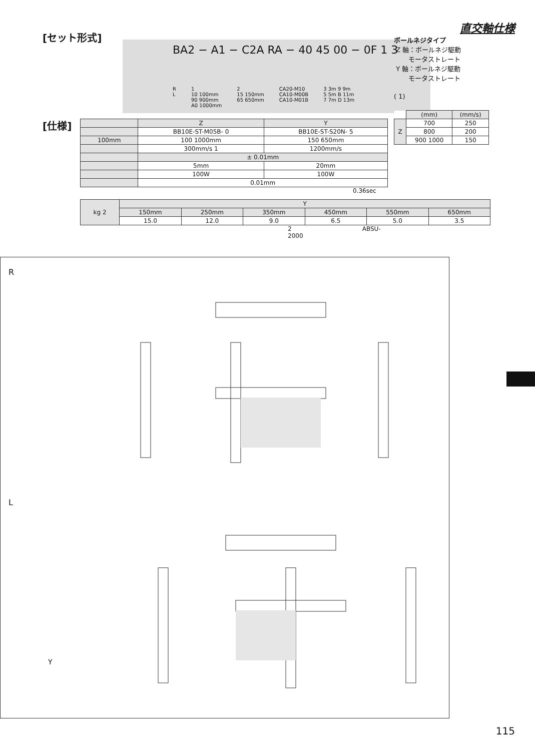直交軸仕様
[セット形式]
BA2 − A1 − C2A RA − 40 45 00 − 0F 1 3
R
L
1
10 100mm
90 900mm
A0 1000mm
2
15 150mm
65 650mm
CA20-M10
CA10-M00B
CA10-M01B
3 3m 9 9m
5 5m B 11m
7 7m D 13m
[仕様]
| | Z | Y |
| | BB10E-ST-M05B- 0 | BB10E-ST-S20N- 5 |
| 100mm | 100 1000mm | 150 650mm |
| | 300mm/s 1 | 1200mm/s |
| | ± 0.01mm | |
| | 5mm | 20mm |
| | 100W | 100W |
| | 0.01mm | |
0.36sec
| kg 2 | Y | | | | | |
| | 150mm | 250mm | 350mm | 450mm | 550mm | 650mm |
| | 15.0 | 12.0 | 9.0 | 6.5 | 5.0 | 3.5 |
2 ABSU-2000
ボールネジタイプ
Z 軸：ボールネジ駆動
モータストレート
Y 軸：ボールネジ駆動
モータストレート
( 1)
| | (mm) | (mm/s) |
| Z | 700 | 250 |
| | 800 | 200 |
| | 900 1000 | 150 |
R
L
Y
115